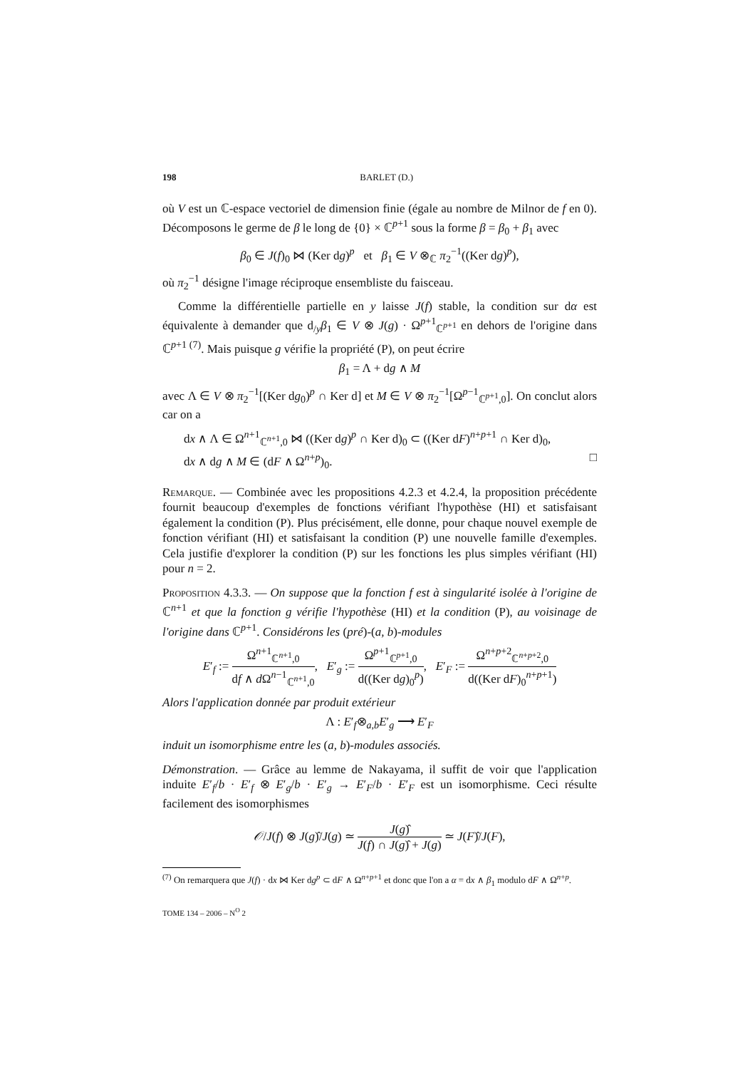198 BARLET (D.)
où V est un ℂ-espace vectoriel de dimension finie (égale au nombre de Milnor de f en 0). Décomposons le germe de β le long de {0} × ℂ<sup>p+1</sup> sous la forme β = β<sub>0</sub> + β<sub>1</sub> avec
β<sub>0</sub> ∈ J(f)<sub>0</sub> ⋈ (Ker dg)<sup>p</sup> et β<sub>1</sub> ∈ V ⊗<sub>ℂ</sub> π<sub>2</sub><sup>−1</sup>((Ker dg)<sup>p</sup>),
où π<sub>2</sub><sup>−1</sup> désigne l'image réciproque ensembliste du faisceau.
Comme la différentielle partielle en y laisse J(f) stable, la condition sur dα est équivalente à demander que d<sub>/y</sub>β<sub>1</sub> ∈ V ⊗ J(g) · Ω<sup>p+1</sup><sub>ℂ<sup>p+1</sup></sub> en dehors de l'origine dans ℂ<sup>p+1 (7)</sup>. Mais puisque g vérifie la propriété (P), on peut écrire
β<sub>1</sub> = Λ + dg ∧ M
avec Λ ∈ V ⊗ π<sub>2</sub><sup>−1</sup>[(Ker dg<sub>0</sub>)<sup>p</sup> ∩ Ker d] et M ∈ V ⊗ π<sub>2</sub><sup>−1</sup>[Ω<sup>p−1</sup><sub>ℂ<sup>p+1</sup>,0</sub>]. On conclut alors car on a
dx ∧ Λ ∈ Ω<sup>n+1</sup><sub>ℂ<sup>n+1</sup>,0</sub> ⋈ ((Ker dg)<sup>p</sup> ∩ Ker d)<sub>0</sub> ⊂ ((Ker dF)<sup>n+p+1</sup> ∩ Ker d)<sub>0</sub>,
dx ∧ dg ∧ M ∈ (dF ∧ Ω<sup>n+p</sup>)<sub>0</sub>. □
Remarque. — Combinée avec les propositions 4.2.3 et 4.2.4, la proposition précédente fournit beaucoup d'exemples de fonctions vérifiant l'hypothèse (HI) et satisfaisant également la condition (P). Plus précisément, elle donne, pour chaque nouvel exemple de fonction vérifiant (HI) et satisfaisant la condition (P) une nouvelle famille d'exemples. Cela justifie d'explorer la condition (P) sur les fonctions les plus simples vérifiant (HI) pour n = 2.
Proposition 4.3.3. — On suppose que la fonction f est à singularité isolée à l'origine de ℂ<sup>n+1</sup> et que la fonction g vérifie l'hypothèse (HI) et la condition (P), au voisinage de l'origine dans ℂ<sup>p+1</sup>. Considérons les (pré)-(a, b)-modules
E′<sub>f</sub> := Ω<sup>n+1</sup><sub>ℂ<sup>n+1</sup>,0</sub> df ∧ d Ω<sup>n−1</sup><sub>ℂ<sup>n+1</sup>,0</sub>, E′<sub>g</sub> := Ω<sup>p+1</sup><sub>ℂ<sup>p+1</sup>,0</sub> d((Ker dg)<sub>0</sub><sup>p</sup>), E′<sub>F</sub> := Ω<sup>n+p+2</sup><sub>ℂ<sup>n+p+2</sup>,0</sub> d((Ker dF)<sub>0</sub><sup>n+p+1</sup>)
Alors l'application donnée par produit extérieur
Λ : E′<sub>f</sub>⊗<sub>a,b</sub>E′<sub>g</sub> ⟶ E′<sub>F</sub>
induit un isomorphisme entre les (a, b)-modules associés.
Démonstration. — Grâce au lemme de Nakayama, il suffit de voir que l'application induite E′<sub>f</sub>/b · E′<sub>f</sub> ⊗ E′<sub>g</sub>/b · E′<sub>g</sub> → E′<sub>F</sub>/b · E′<sub>F</sub> est un isomorphisme. Ceci résulte facilement des isomorphismes
𝒪/J(f) ⊗ J(g)̂/J(g) ≃ J(g)̂ J(f) ∩ J(g)̂ + J(g) ≃ J(F)̂/J(F),
<sup>(7)</sup> On remarquera que J(f) · dx ⋈ Ker dg<sup>p</sup> ⊂ dF ∧ Ω<sup>n+p+1</sup> et donc que l'on a α = dx ∧ β<sub>1</sub> modulo dF ∧ Ω<sup>n+p</sup>.
TOME 134 – 2006 – N<sup>O</sup> 2